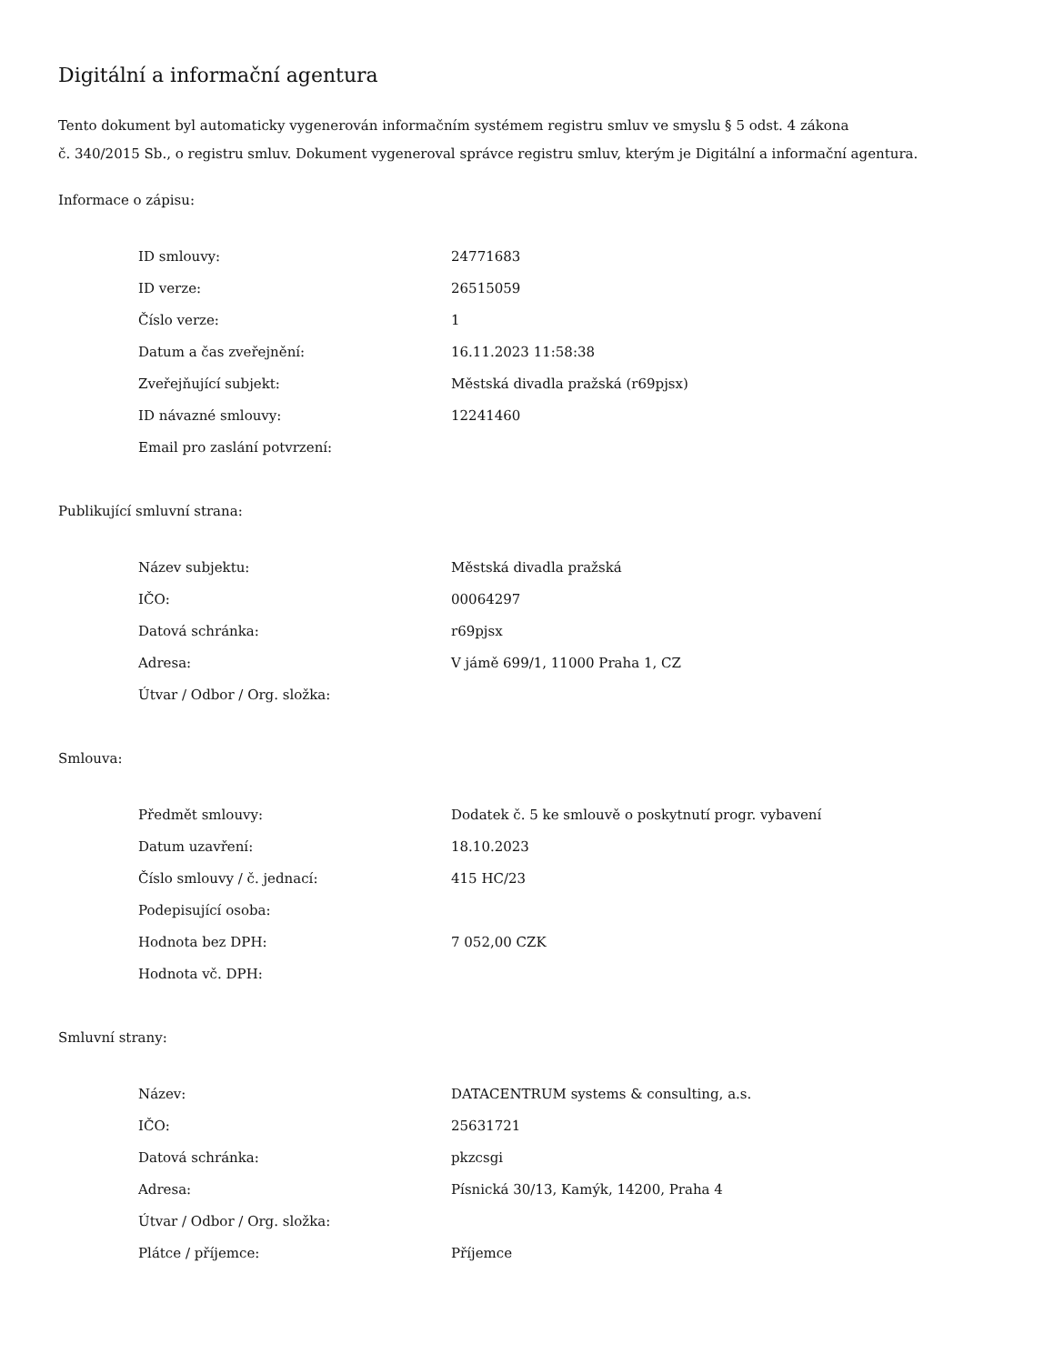Digitální a informační agentura
Tento dokument byl automaticky vygenerován informačním systémem registru smluv ve smyslu § 5 odst. 4 zákona
č. 340/2015 Sb., o registru smluv. Dokument vygeneroval správce registru smluv, kterým je Digitální a informační agentura.
Informace o zápisu:
| ID smlouvy: | 24771683 |
| ID verze: | 26515059 |
| Číslo verze: | 1 |
| Datum a čas zveřejnění: | 16.11.2023 11:58:38 |
| Zveřejňující subjekt: | Městská divadla pražská (r69pjsx) |
| ID návazné smlouvy: | 12241460 |
| Email pro zaslání potvrzení: | |
Publikující smluvní strana:
| Název subjektu: | Městská divadla pražská |
| IČO: | 00064297 |
| Datová schránka: | r69pjsx |
| Adresa: | V jámě 699/1, 11000 Praha 1, CZ |
| Útvar / Odbor / Org. složka: | |
Smlouva:
| Předmět smlouvy: | Dodatek č. 5 ke smlouvě o poskytnutí progr. vybavení |
| Datum uzavření: | 18.10.2023 |
| Číslo smlouvy / č. jednací: | 415 HC/23 |
| Podepisující osoba: | |
| Hodnota bez DPH: | 7 052,00 CZK |
| Hodnota vč. DPH: | |
Smluvní strany:
| Název: | DATACENTRUM systems & consulting, a.s. |
| IČO: | 25631721 |
| Datová schránka: | pkzcsgi |
| Adresa: | Písnická 30/13, Kamýk, 14200, Praha 4 |
| Útvar / Odbor / Org. složka: | |
| Plátce / příjemce: | Příjemce |